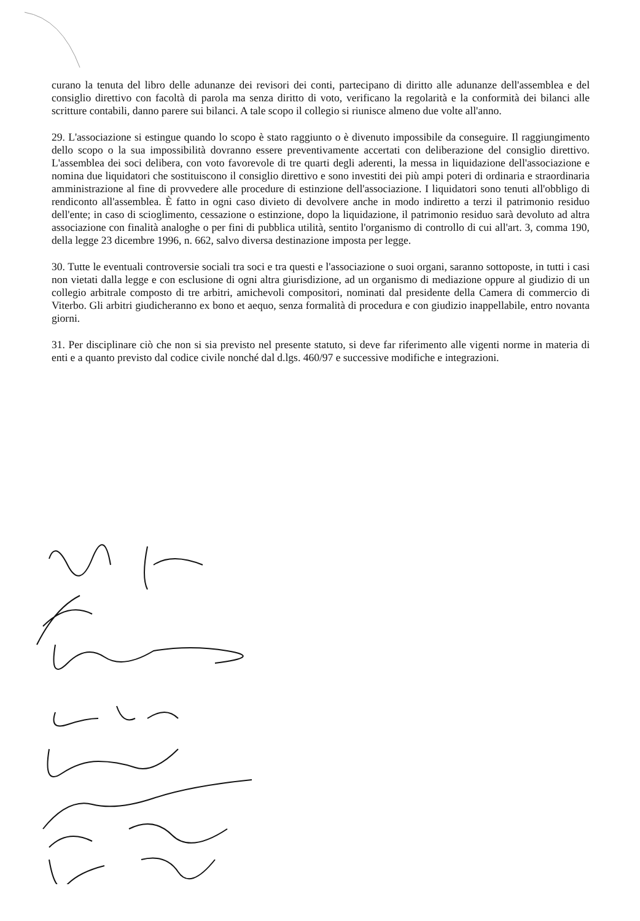curano la tenuta del libro delle adunanze dei revisori dei conti, partecipano di diritto alle adunanze dell'assemblea e del consiglio direttivo con facoltà di parola ma senza diritto di voto, verificano la regolarità e la conformità dei bilanci alle scritture contabili, danno parere sui bilanci. A tale scopo il collegio si riunisce almeno due volte all'anno.
29. L'associazione si estingue quando lo scopo è stato raggiunto o è divenuto impossibile da conseguire. Il raggiungimento dello scopo o la sua impossibilità dovranno essere preventivamente accertati con deliberazione del consiglio direttivo. L'assemblea dei soci delibera, con voto favorevole di tre quarti degli aderenti, la messa in liquidazione dell'associazione e nomina due liquidatori che sostituiscono il consiglio direttivo e sono investiti dei più ampi poteri di ordinaria e straordinaria amministrazione al fine di provvedere alle procedure di estinzione dell'associazione. I liquidatori sono tenuti all'obbligo di rendiconto all'assemblea. È fatto in ogni caso divieto di devolvere anche in modo indiretto a terzi il patrimonio residuo dell'ente; in caso di scioglimento, cessazione o estinzione, dopo la liquidazione, il patrimonio residuo sarà devoluto ad altra associazione con finalità analoghe o per fini di pubblica utilità, sentito l'organismo di controllo di cui all'art. 3, comma 190, della legge 23 dicembre 1996, n. 662, salvo diversa destinazione imposta per legge.
30. Tutte le eventuali controversie sociali tra soci e tra questi e l'associazione o suoi organi, saranno sottoposte, in tutti i casi non vietati dalla legge e con esclusione di ogni altra giurisdizione, ad un organismo di mediazione oppure al giudizio di un collegio arbitrale composto di tre arbitri, amichevoli compositori, nominati dal presidente della Camera di commercio di Viterbo. Gli arbitri giudicheranno ex bono et aequo, senza formalità di procedura e con giudizio inappellabile, entro novanta giorni.
31. Per disciplinare ciò che non si sia previsto nel presente statuto, si deve far riferimento alle vigenti norme in materia di enti e a quanto previsto dal codice civile nonché dal d.lgs. 460/97 e successive modifiche e integrazioni.